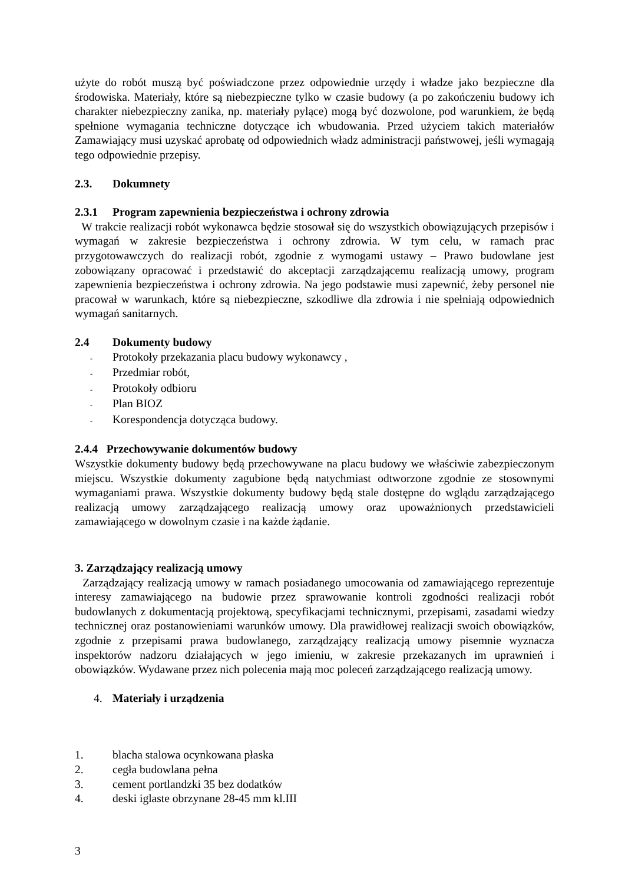użyte do robót muszą być poświadczone przez odpowiednie urzędy i władze jako bezpieczne dla środowiska. Materiały, które są niebezpieczne tylko w czasie budowy (a po zakończeniu budowy ich charakter niebezpieczny zanika, np. materiały pylące) mogą być dozwolone, pod warunkiem, że będą spełnione wymagania techniczne dotyczące ich wbudowania. Przed użyciem takich materiałów Zamawiający musi uzyskać aprobatę od odpowiednich władz administracji państwowej, jeśli wymagają tego odpowiednie przepisy.
2.3. Dokumnety
2.3.1 Program zapewnienia bezpieczeństwa i ochrony zdrowia
W trakcie realizacji robót wykonawca będzie stosował się do wszystkich obowiązujących przepisów i wymagań w zakresie bezpieczeństwa i ochrony zdrowia. W tym celu, w ramach prac przygotowawczych do realizacji robót, zgodnie z wymogami ustawy – Prawo budowlane jest zobowiązany opracować i przedstawić do akceptacji zarządzającemu realizacją umowy, program zapewnienia bezpieczeństwa i ochrony zdrowia. Na jego podstawie musi zapewnić, żeby personel nie pracował w warunkach, które są niebezpieczne, szkodliwe dla zdrowia i nie spełniają odpowiednich wymagań sanitarnych.
2.4 Dokumenty budowy
- Protokoły przekazania placu budowy wykonawcy ,
- Przedmiar robót,
- Protokoły odbioru
- Plan BIOZ
- Korespondencja dotycząca budowy.
2.4.4 Przechowywanie dokumentów budowy
Wszystkie dokumenty budowy będą przechowywane na placu budowy we właściwie zabezpieczonym miejscu. Wszystkie dokumenty zagubione będą natychmiast odtworzone zgodnie ze stosownymi wymaganiami prawa. Wszystkie dokumenty budowy będą stale dostępne do wglądu zarządzającego realizacją umowy zarządzającego realizacją umowy oraz upoważnionych przedstawicieli zamawiającego w dowolnym czasie i na każde żądanie.
3. Zarządzający realizacją umowy
Zarządzający realizacją umowy w ramach posiadanego umocowania od zamawiającego reprezentuje interesy zamawiającego na budowie przez sprawowanie kontroli zgodności realizacji robót budowlanych z dokumentacją projektową, specyfikacjami technicznymi, przepisami, zasadami wiedzy technicznej oraz postanowieniami warunków umowy. Dla prawidłowej realizacji swoich obowiązków, zgodnie z przepisami prawa budowlanego, zarządzający realizacją umowy pisemnie wyznacza inspektorów nadzoru działających w jego imieniu, w zakresie przekazanych im uprawnień i obowiązków. Wydawane przez nich polecenia mają moc poleceń zarządzającego realizacją umowy.
4. Materiały i urządzenia
1. blacha stalowa ocynkowana płaska
2. cegła budowlana pełna
3. cement portlandzki 35 bez dodatków
4. deski iglaste obrzynane 28-45 mm kl.III
3